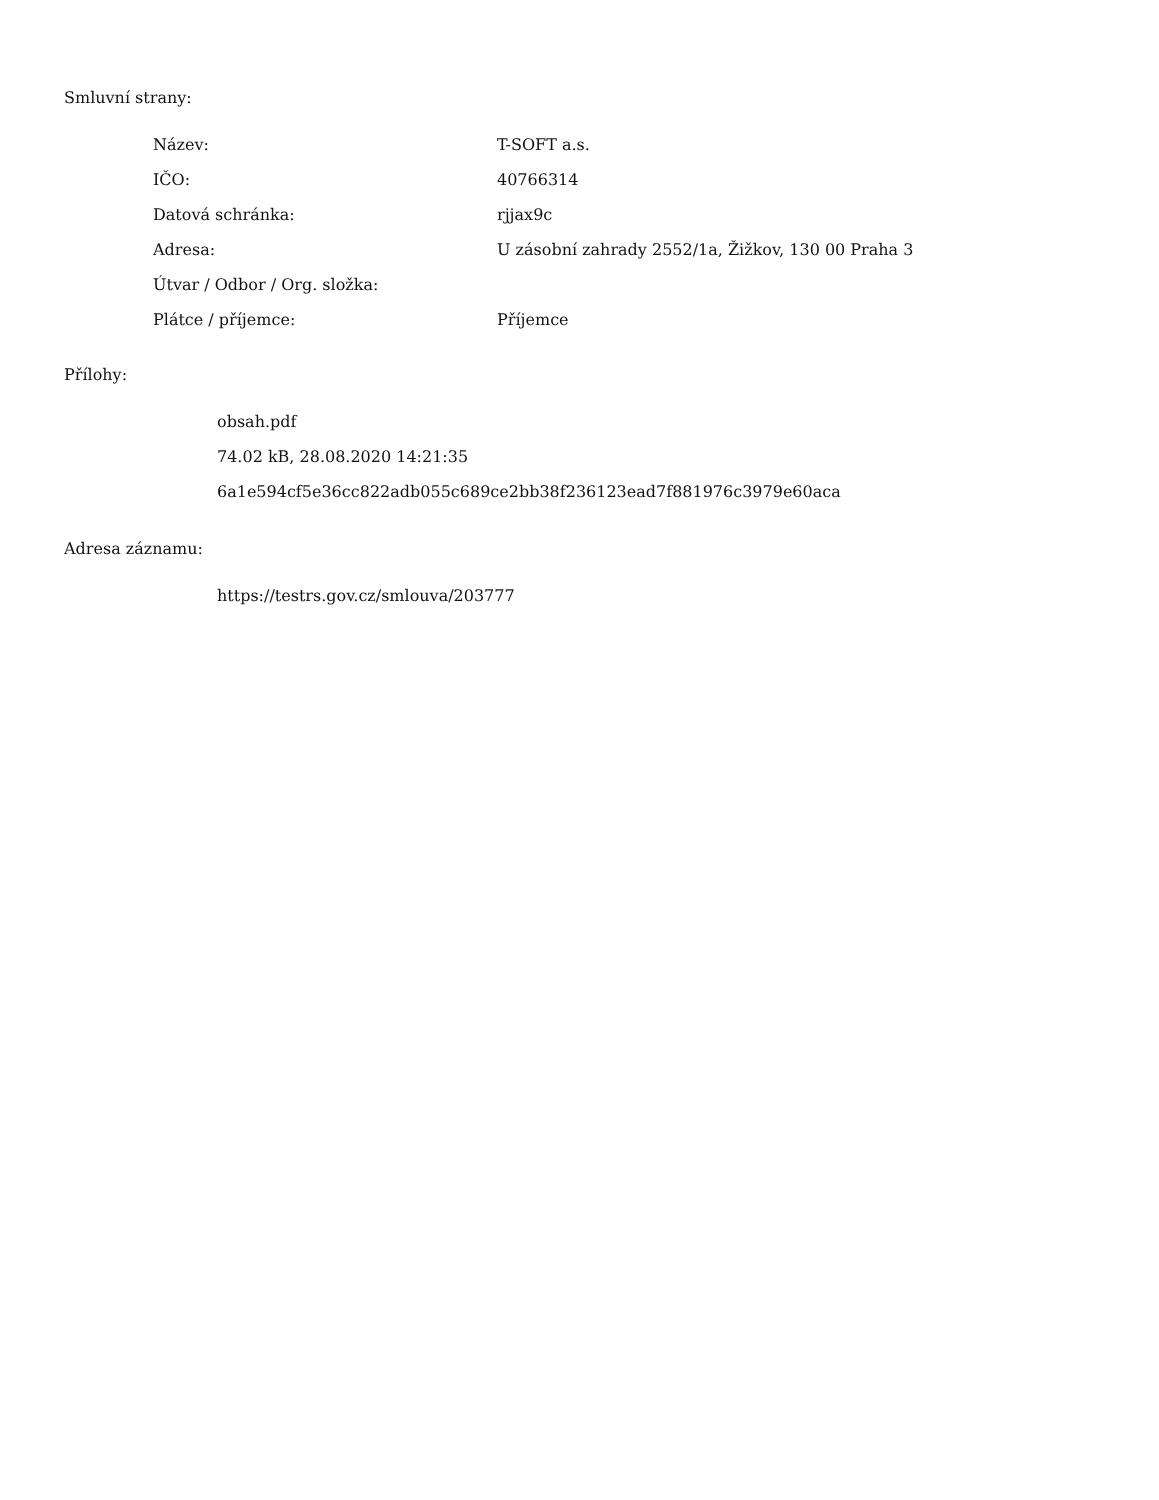Smluvní strany:
| Název: | T-SOFT a.s. |
| IČO: | 40766314 |
| Datová schránka: | rjjax9c |
| Adresa: | U zásobní zahrady 2552/1a, Žižkov, 130 00 Praha 3 |
| Útvar / Odbor / Org. složka: | |
| Plátce / příjemce: | Příjemce |
Přílohy:
obsah.pdf
74.02 kB, 28.08.2020 14:21:35
6a1e594cf5e36cc822adb055c689ce2bb38f236123ead7f881976c3979e60aca
Adresa záznamu:
https://testrs.gov.cz/smlouva/203777